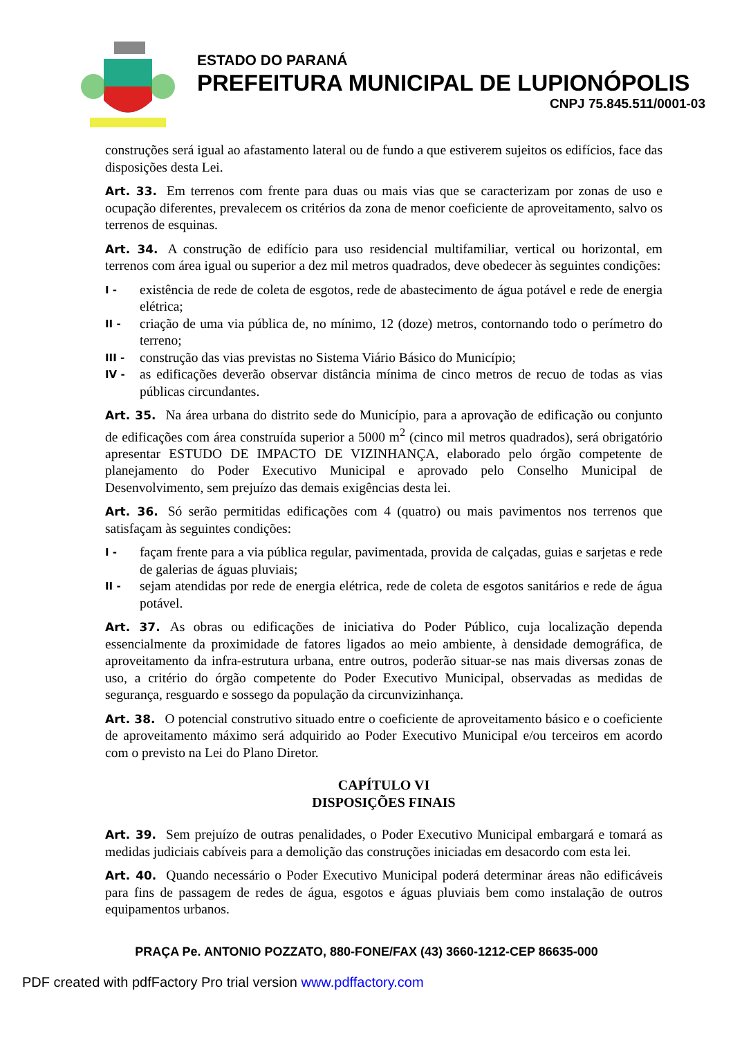ESTADO DO PARANÁ
PREFEITURA MUNICIPAL DE LUPIONÓPOLIS
CNPJ 75.845.511/0001-03
construções será igual ao afastamento lateral ou de fundo a que estiverem sujeitos os edifícios, face das disposições desta Lei.
Art. 33. Em terrenos com frente para duas ou mais vias que se caracterizam por zonas de uso e ocupação diferentes, prevalecem os critérios da zona de menor coeficiente de aproveitamento, salvo os terrenos de esquinas.
Art. 34. A construção de edifício para uso residencial multifamiliar, vertical ou horizontal, em terrenos com área igual ou superior a dez mil metros quadrados, deve obedecer às seguintes condições:
I -
existência de rede de coleta de esgotos, rede de abastecimento de água potável e rede de energia elétrica;
II -
criação de uma via pública de, no mínimo, 12 (doze) metros, contornando todo o perímetro do terreno;
III -
construção das vias previstas no Sistema Viário Básico do Município;
IV -
as edificações deverão observar distância mínima de cinco metros de recuo de todas as vias públicas circundantes.
Art. 35. Na área urbana do distrito sede do Município, para a aprovação de edificação ou conjunto de edificações com área construída superior a 5000 m<sup>2</sup> (cinco mil metros quadrados), será obrigatório apresentar ESTUDO DE IMPACTO DE VIZINHANÇA, elaborado pelo órgão competente de planejamento do Poder Executivo Municipal e aprovado pelo Conselho Municipal de Desenvolvimento, sem prejuízo das demais exigências desta lei.
Art. 36. Só serão permitidas edificações com 4 (quatro) ou mais pavimentos nos terrenos que satisfaçam às seguintes condições:
I -
façam frente para a via pública regular, pavimentada, provida de calçadas, guias e sarjetas e rede de galerias de águas pluviais;
II -
sejam atendidas por rede de energia elétrica, rede de coleta de esgotos sanitários e rede de água potável.
Art. 37. As obras ou edificações de iniciativa do Poder Público, cuja localização dependa essencialmente da proximidade de fatores ligados ao meio ambiente, à densidade demográfica, de aproveitamento da infra-estrutura urbana, entre outros, poderão situar-se nas mais diversas zonas de uso, a critério do órgão competente do Poder Executivo Municipal, observadas as medidas de segurança, resguardo e sossego da população da circunvizinhança.
Art. 38. O potencial construtivo situado entre o coeficiente de aproveitamento básico e o coeficiente de aproveitamento máximo será adquirido ao Poder Executivo Municipal e/ou terceiros em acordo com o previsto na Lei do Plano Diretor.
CAPÍTULO VI
DISPOSIÇÕES FINAIS
Art. 39. Sem prejuízo de outras penalidades, o Poder Executivo Municipal embargará e tomará as medidas judiciais cabíveis para a demolição das construções iniciadas em desacordo com esta lei.
Art. 40. Quando necessário o Poder Executivo Municipal poderá determinar áreas não edificáveis para fins de passagem de redes de água, esgotos e águas pluviais bem como instalação de outros equipamentos urbanos.
PRAÇA Pe. ANTONIO POZZATO, 880-FONE/FAX (43) 3660-1212-CEP 86635-000
PDF created with pdfFactory Pro trial version www.pdffactory.com